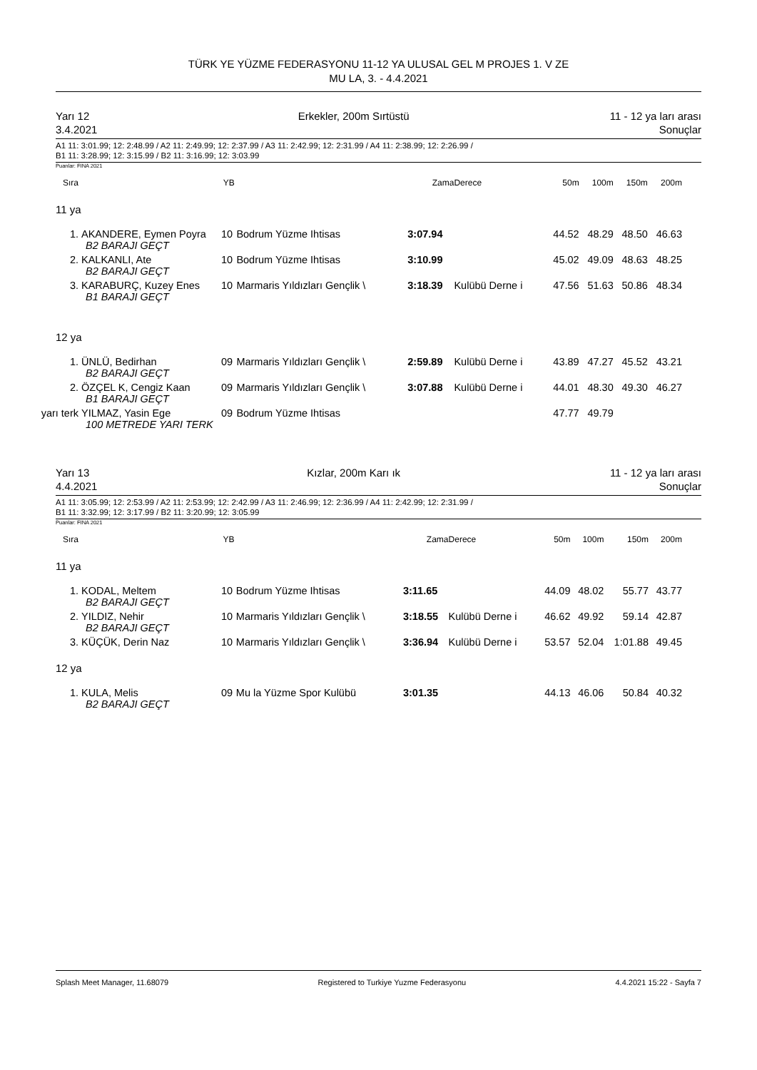TÜRK YE YÜZME FEDERASYONU 11-12 YA ULUSAL GEL M PROJES 1. V ZE
MU LA, 3. - 4.4.2021
Yarı 12
3.4.2021
Erkekler, 200m Sırtüstü 11 - 12 ya ları arası
Sonuçlar
A1 11: 3:01.99; 12: 2:48.99 / A2 11: 2:49.99; 12: 2:37.99 / A3 11: 2:42.99; 12: 2:31.99 / A4 11: 2:38.99; 12: 2:26.99 /
B1 11: 3:28.99; 12: 3:15.99 / B2 11: 3:16.99; 12: 3:03.99
Puanlar: FINA 2021
| Sıra | | YB | | Zama | Derece | 50m | 100m | 150m | 200m |
| --- | --- | --- | --- | --- | --- | --- | --- | --- | --- |
| 11 ya | | | | | | | | | |
| 1. | AKANDERE, Eymen Poyra | 10 | Bodrum Yüzme Ihtisas | 3:07.94 | | 44.52 | 48.29 | 48.50 | 46.63 |
| B2 BARAJI GEÇT | | | | | | | | | |
| 2. | KALKANLI, Ate | 10 | Bodrum Yüzme Ihtisas | 3:10.99 | | 45.02 | 49.09 | 48.63 | 48.25 |
| B2 BARAJI GEÇT | | | | | | | | | |
| 3. | KARABURÇ, Kuzey Enes | 10 | Marmaris Yıldızları Gençlik \ | 3:18.39 | Kulübü Derne i | 47.56 | 51.63 | 50.86 | 48.34 |
| B1 BARAJI GEÇT | | | | | | | | | |
| 12 ya | | | | | | | | | |
| 1. | ÜNLÜ, Bedirhan | 09 | Marmaris Yıldızları Gençlik \ | 2:59.89 | Kulübü Derne i | 43.89 | 47.27 | 45.52 | 43.21 |
| B2 BARAJI GEÇT | | | | | | | | | |
| 2. | ÖZÇEL K, Cengiz Kaan | 09 | Marmaris Yıldızları Gençlik \ | 3:07.88 | Kulübü Derne i | 44.01 | 48.30 | 49.30 | 46.27 |
| B1 BARAJI GEÇT | | | | | | | | | |
| yarı terk | YILMAZ, Yasin Ege | 09 | Bodrum Yüzme Ihtisas | | | 47.77 | 49.79 | | |
| 100 METREDE YARI TERK | | | | | | | | | |
Yarı 13
4.4.2021
Kızlar, 200m Karı ık 11 - 12 ya ları arası
Sonuçlar
A1 11: 3:05.99; 12: 2:53.99 / A2 11: 2:53.99; 12: 2:42.99 / A3 11: 2:46.99; 12: 2:36.99 / A4 11: 2:42.99; 12: 2:31.99 /
B1 11: 3:32.99; 12: 3:17.99 / B2 11: 3:20.99; 12: 3:05.99
Puanlar: FINA 2021
| Sıra | | YB | | Zama | Derece | 50m | 100m | 150m | 200m |
| --- | --- | --- | --- | --- | --- | --- | --- | --- | --- |
| 11 ya | | | | | | | | | |
| 1. | KODAL, Meltem | 10 | Bodrum Yüzme Ihtisas | 3:11.65 | | 44.09 | 48.02 | 55.77 | 43.77 |
| B2 BARAJI GEÇT | | | | | | | | | |
| 2. | YILDIZ, Nehir | 10 | Marmaris Yıldızları Gençlik \ | 3:18.55 | Kulübü Derne i | 46.62 | 49.92 | 59.14 | 42.87 |
| B2 BARAJI GEÇT | | | | | | | | | |
| 3. | KÜÇÜK, Derin Naz | 10 | Marmaris Yıldızları Gençlik \ | 3:36.94 | Kulübü Derne i | 53.57 | 52.04 | 1:01.88 | 49.45 |
| 12 ya | | | | | | | | | |
| 1. | KULA, Melis | 09 | Mu la Yüzme Spor Kulübü | 3:01.35 | | 44.13 | 46.06 | 50.84 | 40.32 |
| B2 BARAJI GEÇT | | | | | | | | | |
Splash Meet Manager, 11.68079 Registered to Turkiye Yuzme Federasyonu 4.4.2021 15:22 - Sayfa 7